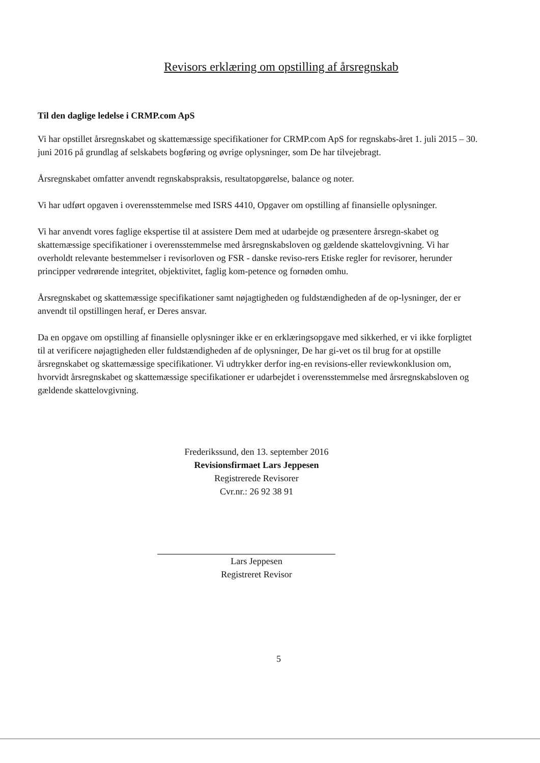Revisors erklæring om opstilling af årsregnskab
Til den daglige ledelse i CRMP.com ApS
Vi har opstillet årsregnskabet og skattemæssige specifikationer for CRMP.com ApS for regnskabs-året 1. juli 2015 – 30. juni 2016 på grundlag af selskabets bogføring og øvrige oplysninger, som De har tilvejebragt.
Årsregnskabet omfatter anvendt regnskabspraksis, resultatopgørelse, balance og noter.
Vi har udført opgaven i overensstemmelse med ISRS 4410, Opgaver om opstilling af finansielle oplysninger.
Vi har anvendt vores faglige ekspertise til at assistere Dem med at udarbejde og præsentere årsregn-skabet og skattemæssige specifikationer i overensstemmelse med årsregnskabsloven og gældende skattelovgivning. Vi har overholdt relevante bestemmelser i revisorloven og FSR - danske reviso-rers Etiske regler for revisorer, herunder principper vedrørende integritet, objektivitet, faglig kom-petence og fornøden omhu.
Årsregnskabet og skattemæssige specifikationer samt nøjagtigheden og fuldstændigheden af de op-lysninger, der er anvendt til opstillingen heraf, er Deres ansvar.
Da en opgave om opstilling af finansielle oplysninger ikke er en erklæringsopgave med sikkerhed, er vi ikke forpligtet til at verificere nøjagtigheden eller fuldstændigheden af de oplysninger, De har gi-vet os til brug for at opstille årsregnskabet og skattemæssige specifikationer. Vi udtrykker derfor ing-en revisions-eller reviewkonklusion om, hvorvidt årsregnskabet og skattemæssige specifikationer er udarbejdet i overensstemmelse med årsregnskabsloven og gældende skattelovgivning.
Frederikssund, den 13. september 2016
Revisionsfirmaet Lars Jeppesen
Registrerede Revisorer
Cvr.nr.: 26 92 38 91
Lars Jeppesen
Registreret Revisor
5